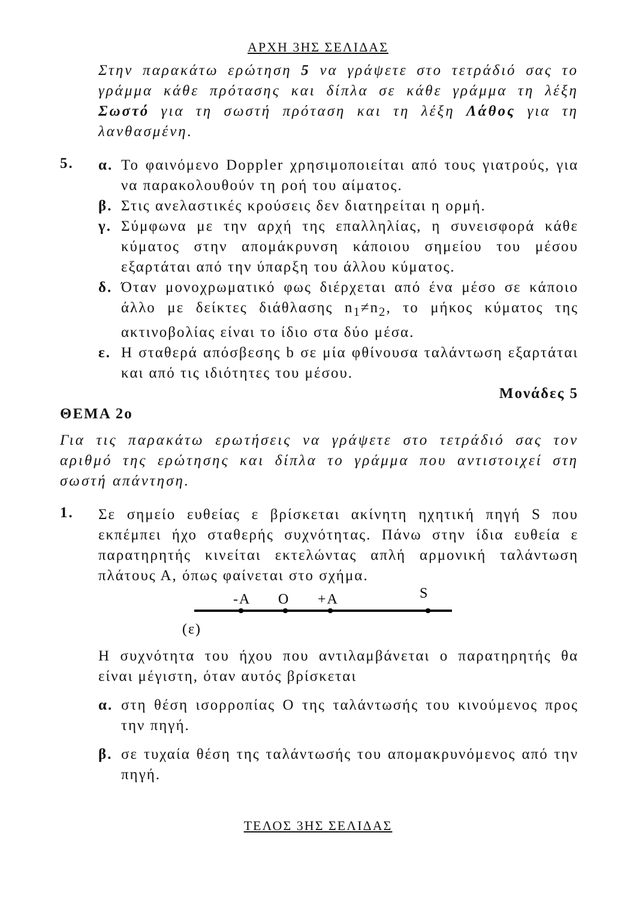ΑΡΧΗ 3ΗΣ ΣΕΛΙΔΑΣ
Στην παρακάτω ερώτηση 5 να γράψετε στο τετράδιό σας το γράμμα κάθε πρότασης και δίπλα σε κάθε γράμμα τη λέξη Σωστό για τη σωστή πρόταση και τη λέξη Λάθος για τη λανθασμένη.
5.
α. Το φαινόμενο Doppler χρησιμοποιείται από τους γιατρούς, για να παρακολουθούν τη ροή του αίματος.
β. Στις ανελαστικές κρούσεις δεν διατηρείται η ορμή.
γ. Σύμφωνα με την αρχή της επαλληλίας, η συνεισφορά κάθε κύματος στην απομάκρυνση κάποιου σημείου του μέσου εξαρτάται από την ύπαρξη του άλλου κύματος.
δ. Όταν μονοχρωματικό φως διέρχεται από ένα μέσο σε κάποιο άλλο με δείκτες διάθλασης n<sub>1</sub>≠n<sub>2</sub>, το μήκος κύματος της ακτινοβολίας είναι το ίδιο στα δύο μέσα.
ε. Η σταθερά απόσβεσης b σε μία φθίνουσα ταλάντωση εξαρτάται και από τις ιδιότητες του μέσου.
Μονάδες 5
ΘΕΜΑ 2ο
Για τις παρακάτω ερωτήσεις να γράψετε στο τετράδιό σας τον αριθμό της ερώτησης και δίπλα το γράμμα που αντιστοιχεί στη σωστή απάντηση.
1.
Σε σημείο ευθείας ε βρίσκεται ακίνητη ηχητική πηγή S που εκπέμπει ήχο σταθερής συχνότητας. Πάνω στην ίδια ευθεία ε παρατηρητής κινείται εκτελώντας απλή αρμονική ταλάντωση πλάτους Α, όπως φαίνεται στο σχήμα.
-A
O
+A
S
(ε)
Η συχνότητα του ήχου που αντιλαμβάνεται ο παρατηρητής θα είναι μέγιστη, όταν αυτός βρίσκεται
α. στη θέση ισορροπίας Ο της ταλάντωσής του κινούμενος προς την πηγή.
β. σε τυχαία θέση της ταλάντωσής του απομακρυνόμενος από την πηγή.
ΤΕΛΟΣ 3ΗΣ ΣΕΛΙΔΑΣ